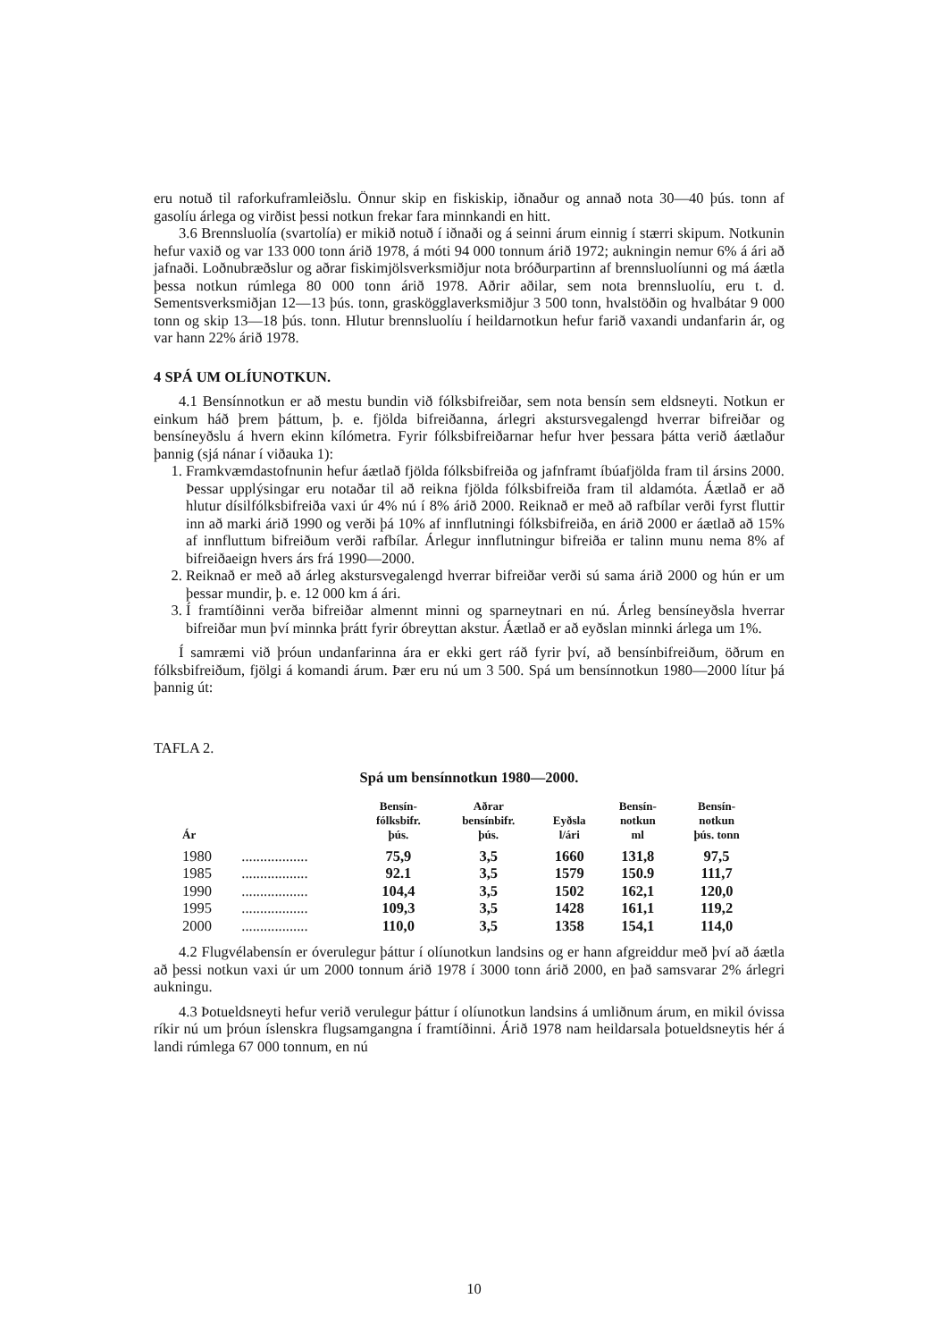eru notuð til raforkuframleiðslu. Önnur skip en fiskiskip, iðnaður og annað nota 30—40 þús. tonn af gasolíu árlega og virðist þessi notkun frekar fara minnkandi en hitt.
3.6 Brennsluolía (svartolía) er mikið notuð í iðnaði og á seinni árum einnig í stærri skipum. Notkunin hefur vaxið og var 133 000 tonn árið 1978, á móti 94 000 tonnum árið 1972; aukningin nemur 6% á ári að jafnaði. Loðnubræðslur og aðrar fiskimjölsverksmiðjur nota bróðurpartinn af brennsluolíunni og má áætla þessa notkun rúmlega 80 000 tonn árið 1978. Aðrir aðilar, sem nota brennsluolíu, eru t. d. Sementsverksmiðjan 12—13 þús. tonn, graskögglaverksmiðjur 3 500 tonn, hvalstöðin og hvalbátar 9 000 tonn og skip 13—18 þús. tonn. Hlutur brennsluolíu í heildarnotkun hefur farið vaxandi undanfarin ár, og var hann 22% árið 1978.
4 SPÁ UM OLÍUNOTKUN.
4.1 Bensínnotkun er að mestu bundin við fólksbifreiðar, sem nota bensín sem eldsneyti. Notkun er einkum háð þrem þáttum, þ. e. fjölda bifreiðanna, árlegri akstursvegalengd hverrar bifreiðar og bensíneyðslu á hvern ekinn kílómetra. Fyrir fólksbifreiðarnar hefur hver þessara þátta verið áætlaður þannig (sjá nánar í viðauka 1):
1. Framkvæmdastofnunin hefur áætlað fjölda fólksbifreiða og jafnframt íbúafjölda fram til ársins 2000. Þessar upplýsingar eru notaðar til að reikna fjölda fólksbifreiða fram til aldamóta. Áætlað er að hlutur dísilfólksbifreiða vaxi úr 4% nú í 8% árið 2000. Reiknað er með að rafbílar verði fyrst fluttir inn að marki árið 1990 og verði þá 10% af innflutningi fólksbifreiða, en árið 2000 er áætlað að 15% af innfluttum bifreiðum verði rafbílar. Árlegur innflutningur bifreiða er talinn munu nema 8% af bifreiðaeign hvers árs frá 1990—2000.
2. Reiknað er með að árleg akstursvegalengd hverrar bifreiðar verði sú sama árið 2000 og hún er um þessar mundir, þ. e. 12 000 km á ári.
3. Í framtíðinni verða bifreiðar almennt minni og sparneytnari en nú. Árleg bensíneyðsla hverrar bifreiðar mun því minnka þrátt fyrir óbreyttan akstur. Áætlað er að eyðslan minnki árlega um 1%.
Í samræmi við þróun undanfarinna ára er ekki gert ráð fyrir því, að bensínbifreiðum, öðrum en fólksbifreiðum, fjölgi á komandi árum. Þær eru nú um 3 500. Spá um bensínnotkun 1980—2000 lítur þá þannig út:
TAFLA 2.
Spá um bensínnotkun 1980—2000.
| Ár | | Bensín- fólksbifr. þús. | Aðrar bensínbifr. þús. | Eyðsla l/ári | Bensín- notkun ml | Bensín- notkun þús. tonn |
| --- | --- | --- | --- | --- | --- | --- |
| 1980 | .................. | 75,9 | 3,5 | 1660 | 131,8 | 97,5 |
| 1985 | .................. | 92.1 | 3,5 | 1579 | 150.9 | 111,7 |
| 1990 | .................. | 104,4 | 3,5 | 1502 | 162,1 | 120,0 |
| 1995 | .................. | 109,3 | 3,5 | 1428 | 161,1 | 119,2 |
| 2000 | .................. | 110,0 | 3,5 | 1358 | 154,1 | 114,0 |
4.2 Flugvélabensín er óverulegur þáttur í olíunotkun landsins og er hann afgreiddur með því að áætla að þessi notkun vaxi úr um 2000 tonnum árið 1978 í 3000 tonn árið 2000, en það samsvarar 2% árlegri aukningu.
4.3 Þotueldsneyti hefur verið verulegur þáttur í olíunotkun landsins á umliðnum árum, en mikil óvissa ríkir nú um þróun íslenskra flugsamgangna í framtíðinni. Árið 1978 nam heildarsala þotueldsneytis hér á landi rúmlega 67 000 tonnum, en nú
10